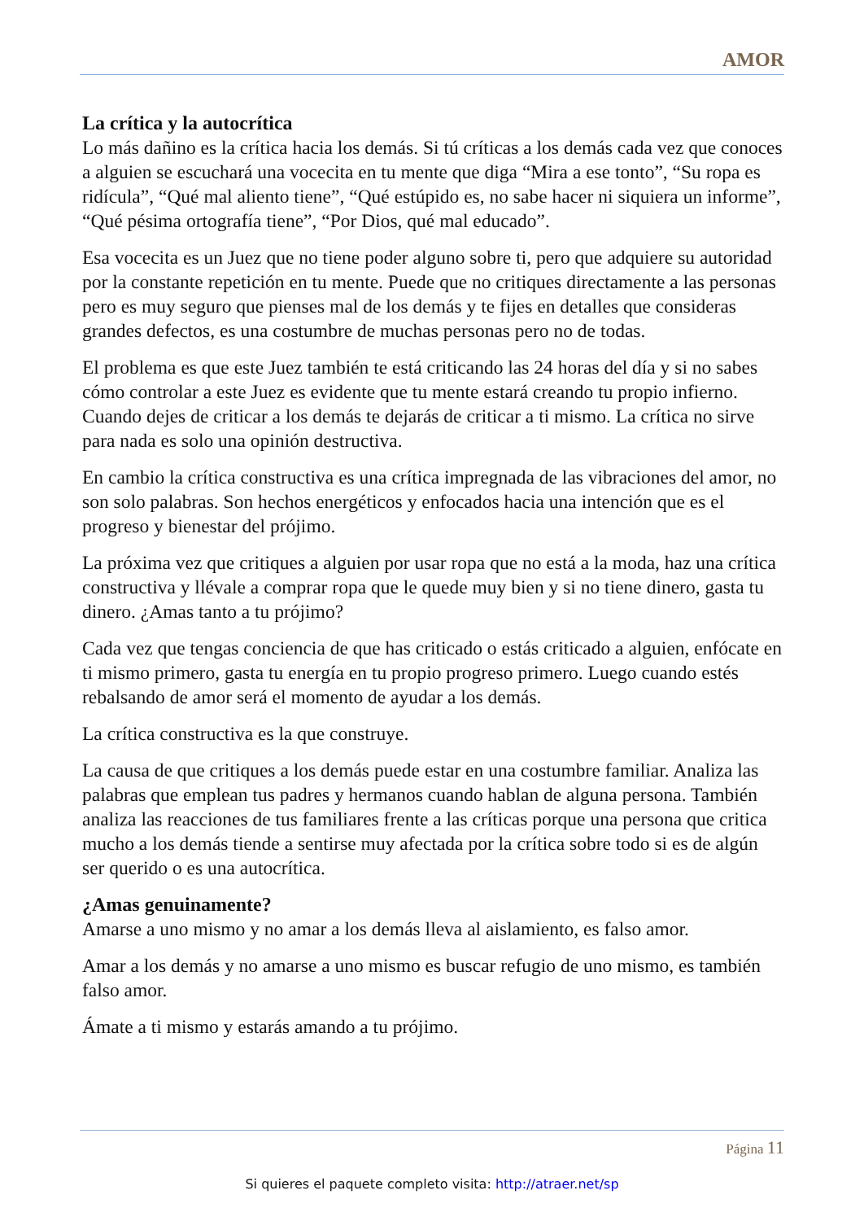AMOR
La crítica y la autocrítica
Lo más dañino es la crítica hacia los demás. Si tú críticas a los demás cada vez que conoces a alguien se escuchará una vocecita en tu mente que diga “Mira a ese tonto”, “Su ropa es ridícula”, “Qué mal aliento tiene”, “Qué estúpido es, no sabe hacer ni siquiera un informe”, “Qué pésima ortografía tiene”, “Por Dios, qué mal educado”.
Esa vocecita es un Juez que no tiene poder alguno sobre ti, pero que adquiere su autoridad por la constante repetición en tu mente. Puede que no critiques directamente a las personas pero es muy seguro que pienses mal de los demás y te fijes en detalles que consideras grandes defectos, es una costumbre de muchas personas pero no de todas.
El problema es que este Juez también te está criticando las 24 horas del día y si no sabes cómo controlar a este Juez es evidente que tu mente estará creando tu propio infierno. Cuando dejes de criticar a los demás te dejarás de criticar a ti mismo. La crítica no sirve para nada es solo una opinión destructiva.
En cambio la crítica constructiva es una crítica impregnada de las vibraciones del amor, no son solo palabras. Son hechos energéticos y enfocados hacia una intención que es el progreso y bienestar del prójimo.
La próxima vez que critiques a alguien por usar ropa que no está a la moda, haz una crítica constructiva y llévale a comprar ropa que le quede muy bien y si no tiene dinero, gasta tu dinero. ¿Amas tanto a tu prójimo?
Cada vez que tengas conciencia de que has criticado o estás criticado a alguien, enfócate en ti mismo primero, gasta tu energía en tu propio progreso primero. Luego cuando estés rebalsando de amor será el momento de ayudar a los demás.
La crítica constructiva es la que construye.
La causa de que critiques a los demás puede estar en una costumbre familiar. Analiza las palabras que emplean tus padres y hermanos cuando hablan de alguna persona. También analiza las reacciones de tus familiares frente a las críticas porque una persona que critica mucho a los demás tiende a sentirse muy afectada por la crítica sobre todo si es de algún ser querido o es una autocrítica.
¿Amas genuinamente?
Amarse a uno mismo y no amar a los demás lleva al aislamiento, es falso amor.
Amar a los demás y no amarse a uno mismo es buscar refugio de uno mismo, es también falso amor.
Ámate a ti mismo y estarás amando a tu prójimo.
Página 11
Si quieres el paquete completo visita: http://atraer.net/sp